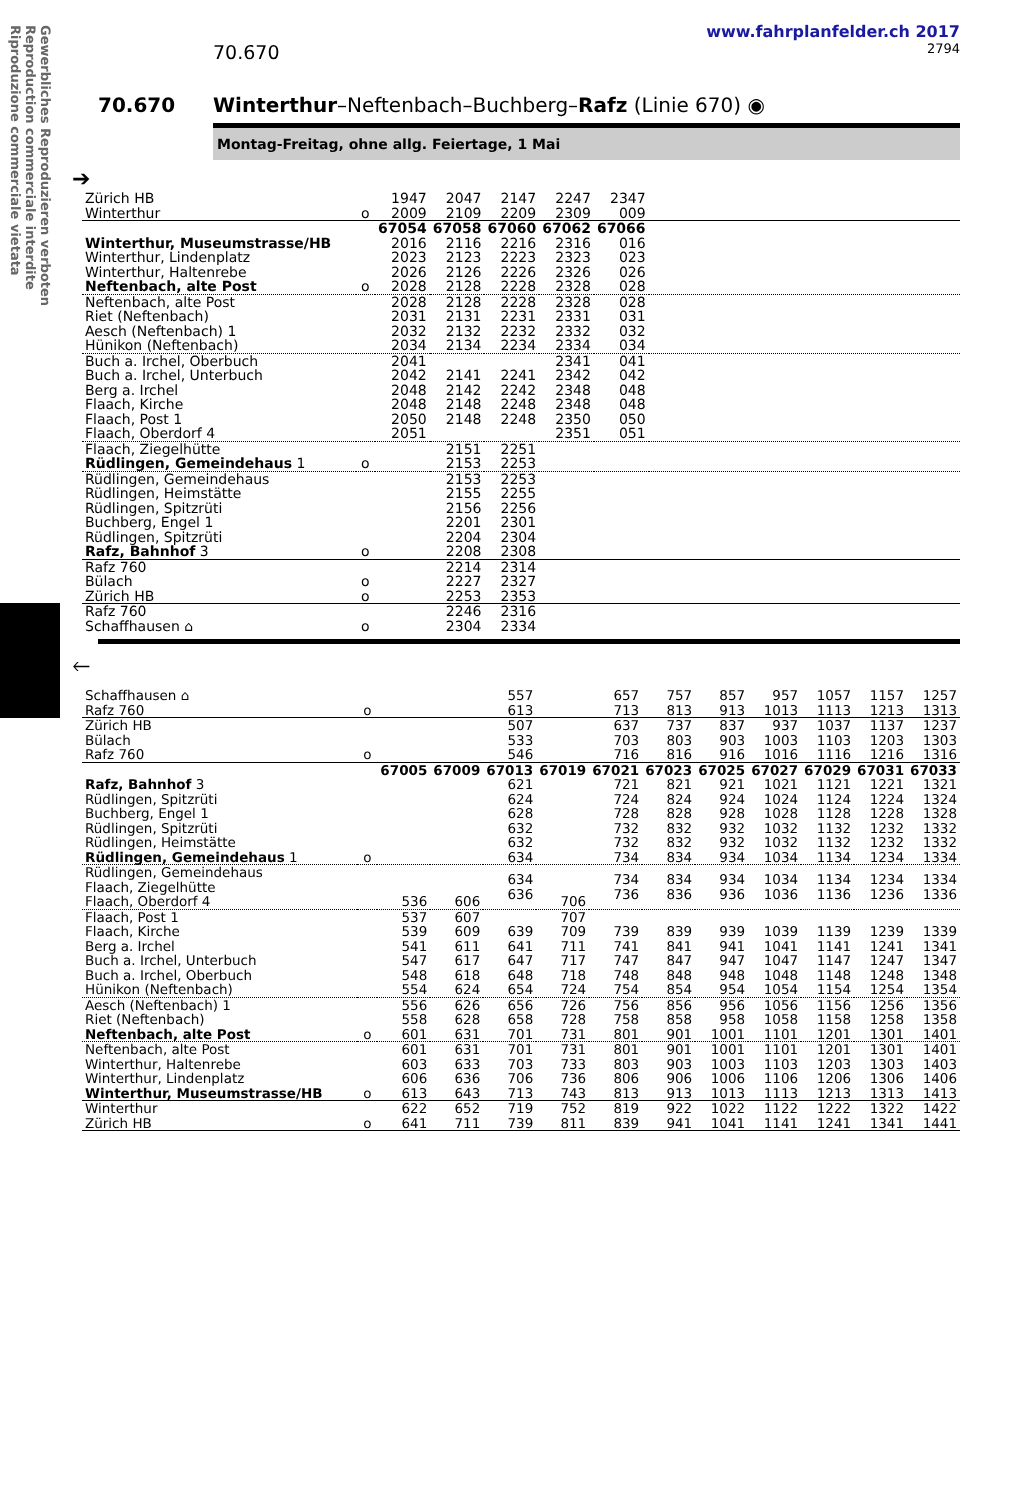Gewerbliches Reproduzieren verboten
Reproduction commerciale interdite
Riproduzione commerciale vietata
www.fahrplanfelder.ch 2017
70.670 2794
70.670 Winterthur–Neftenbach–Buchberg–Rafz (Linie 670) ◉
Montag-Freitag, ohne allg. Feiertage, 1 Mai
➔
| Zürich HB Winterthur | o | 1947 2009 | 2047 2109 | 2147 2209 | 2247 2309 | 2347 009 | |
| | | 67054 | 67058 | 67060 | 67062 | 67066 | |
| Winterthur, Museumstrasse/HB Winterthur, Lindenplatz Winterthur, Haltenrebe Neftenbach, alte Post | o | 2016 2023 2026 2028 | 2116 2123 2126 2128 | 2216 2223 2226 2228 | 2316 2323 2326 2328 | 016 023 026 028 | |
| Neftenbach, alte Post Riet (Neftenbach) Aesch (Neftenbach) 1 Hünikon (Neftenbach) | | 2028 2031 2032 2034 | 2128 2131 2132 2134 | 2228 2231 2232 2234 | 2328 2331 2332 2334 | 028 031 032 034 | |
| Buch a. Irchel, Oberbuch Buch a. Irchel, Unterbuch Berg a. Irchel Flaach, Kirche Flaach, Post 1 Flaach, Oberdorf 4 | | 2041 2042 2048 2048 2050 2051 | 2141 2142 2148 2148 | 2241 2242 2248 2248 | 2341 2342 2348 2348 2350 2351 | 041 042 048 048 050 051 | |
| Flaach, Ziegelhütte Rüdlingen, Gemeindehaus 1 | o | | 2151 2153 | 2251 2253 | | | |
| Rüdlingen, Gemeindehaus Rüdlingen, Heimstätte Rüdlingen, Spitzrüti Buchberg, Engel 1 Rüdlingen, Spitzrüti Rafz, Bahnhof 3 | o | | 2153 2155 2156 2201 2204 2208 | 2253 2255 2256 2301 2304 2308 | | | |
| Rafz 760 Bülach Zürich HB | o o | | 2214 2227 2253 | 2314 2327 2353 | | | |
| Rafz 760 Schaffhausen ⌂ | o | | 2246 2304 | 2316 2334 | | | |
🡐
| Schaffhausen ⌂ Rafz 760 | o | | | 557 613 | | 657 713 | 757 813 | 857 913 | 957 1013 | 1057 1113 | 1157 1213 | 1257 1313 |
| Zürich HB Bülach Rafz 760 | o | | | 507 533 546 | | 637 703 716 | 737 803 816 | 837 903 916 | 937 1003 1016 | 1037 1103 1116 | 1137 1203 1216 | 1237 1303 1316 |
| | | 67005 | 67009 | 67013 | 67019 | 67021 | 67023 | 67025 | 67027 | 67029 | 67031 | 67033 |
| Rafz, Bahnhof 3 Rüdlingen, Spitzrüti Buchberg, Engel 1 Rüdlingen, Spitzrüti Rüdlingen, Heimstätte Rüdlingen, Gemeindehaus 1 | o | | | 621 624 628 632 632 634 | | 721 724 728 732 732 734 | 821 824 828 832 832 834 | 921 924 928 932 932 934 | 1021 1024 1028 1032 1032 1034 | 1121 1124 1128 1132 1132 1134 | 1221 1224 1228 1232 1232 1234 | 1321 1324 1328 1332 1332 1334 |
| Rüdlingen, Gemeindehaus Flaach, Ziegelhütte Flaach, Oberdorf 4 | | 536 | 606 | 634 636 | 706 | 734 736 | 834 836 | 934 936 | 1034 1036 | 1134 1136 | 1234 1236 | 1334 1336 |
| Flaach, Post 1 Flaach, Kirche Berg a. Irchel Buch a. Irchel, Unterbuch Buch a. Irchel, Oberbuch Hünikon (Neftenbach) | | 537 539 541 547 548 554 | 607 609 611 617 618 624 | 639 641 647 648 654 | 707 709 711 717 718 724 | 739 741 747 748 754 | 839 841 847 848 854 | 939 941 947 948 954 | 1039 1041 1047 1048 1054 | 1139 1141 1147 1148 1154 | 1239 1241 1247 1248 1254 | 1339 1341 1347 1348 1354 |
| Aesch (Neftenbach) 1 Riet (Neftenbach) Neftenbach, alte Post | o | 556 558 601 | 626 628 631 | 656 658 701 | 726 728 731 | 756 758 801 | 856 858 901 | 956 958 1001 | 1056 1058 1101 | 1156 1158 1201 | 1256 1258 1301 | 1356 1358 1401 |
| Neftenbach, alte Post Winterthur, Haltenrebe Winterthur, Lindenplatz Winterthur, Museumstrasse/HB | o | 601 603 606 613 | 631 633 636 643 | 701 703 706 713 | 731 733 736 743 | 801 803 806 813 | 901 903 906 913 | 1001 1003 1006 1013 | 1101 1103 1106 1113 | 1201 1203 1206 1213 | 1301 1303 1306 1313 | 1401 1403 1406 1413 |
| Winterthur Zürich HB | o | 622 641 | 652 711 | 719 739 | 752 811 | 819 839 | 922 941 | 1022 1041 | 1122 1141 | 1222 1241 | 1322 1341 | 1422 1441 |